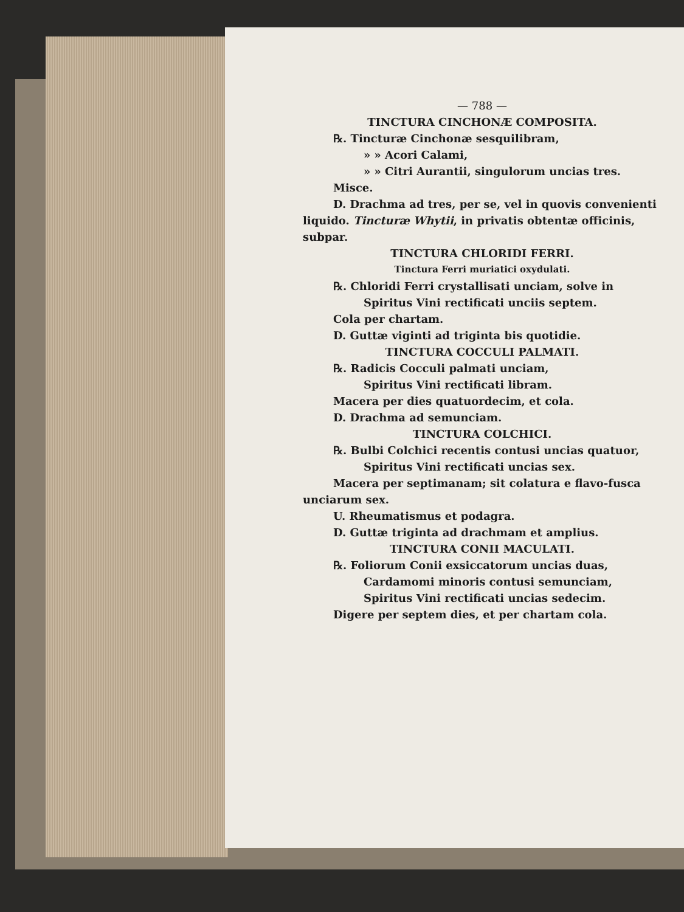— 788 —
TINCTURA CINCHONÆ COMPOSITA.
℞. Tincturæ Cinchonæ sesquilibram,
» » Acori Calami,
» » Citri Aurantii, singulorum uncias tres.
Misce.
D. Drachma ad tres, per se, vel in quovis convenienti liquido. Tincturæ Whytii, in privatis obtentæ officinis, subpar.
TINCTURA CHLORIDI FERRI.
Tinctura Ferri muriatici oxydulati.
℞. Chloridi Ferri crystallisati unciam, solve in
Spiritus Vini rectificati unciis septem.
Cola per chartam.
D. Guttæ viginti ad triginta bis quotidie.
TINCTURA COCCULI PALMATI.
℞. Radicis Cocculi palmati unciam,
Spiritus Vini rectificati libram.
Macera per dies quatuordecim, et cola.
D. Drachma ad semunciam.
TINCTURA COLCHICI.
℞. Bulbi Colchici recentis contusi uncias quatuor,
Spiritus Vini rectificati uncias sex.
Macera per septimanam; sit colatura e flavo-fusca unciarum sex.
U. Rheumatismus et podagra.
D. Guttæ triginta ad drachmam et amplius.
TINCTURA CONII MACULATI.
℞. Foliorum Conii exsiccatorum uncias duas,
Cardamomi minoris contusi semunciam,
Spiritus Vini rectificati uncias sedecim.
Digere per septem dies, et per chartam cola.